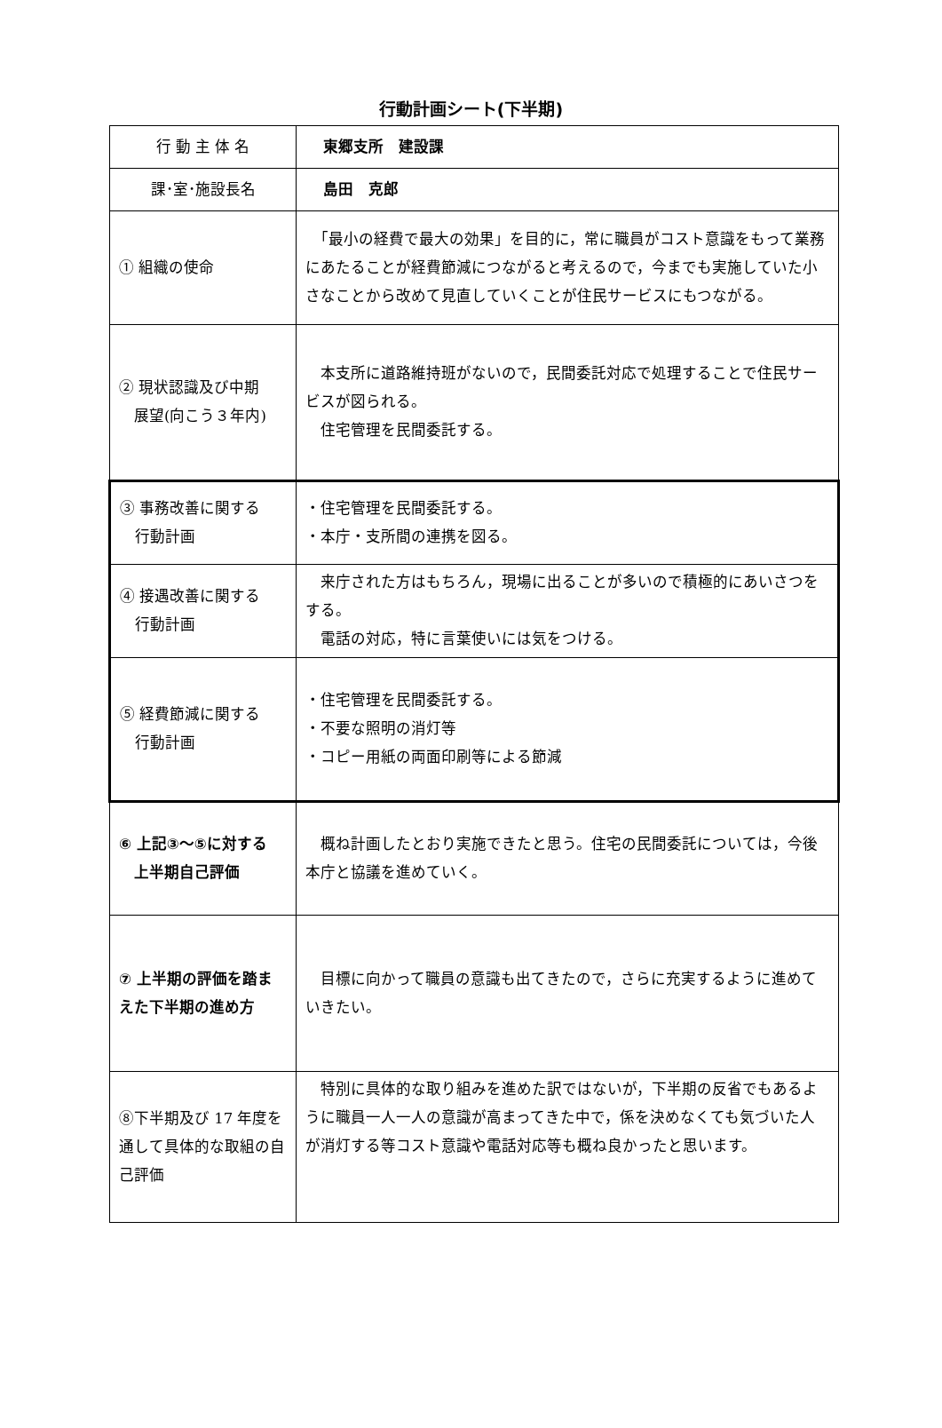行動計画シート(下半期)
| 行 動 主 体 名 | 東郷支所 建設課 |
| 課･室･施設長名 | 島田 克郎 |
| ① 組織の使命 | 「最小の経費で最大の効果」を目的に，常に職員がコスト意識をもって業務にあたることが経費節減につながると考えるので，今までも実施していた小さなことから改めて見直していくことが住民サービスにもつながる。 |
| ② 現状認識及び中期 展望(向こう３年内) | 本支所に道路維持班がないので，民間委託対応で処理することで住民サービスが図られる。 住宅管理を民間委託する。 |
| ③ 事務改善に関する 行動計画 | ・住宅管理を民間委託する。 ・本庁・支所間の連携を図る。 |
| ④ 接遇改善に関する 行動計画 | 来庁された方はもちろん，現場に出ることが多いので積極的にあいさつをする。 電話の対応，特に言葉使いには気をつける。 |
| ⑤ 経費節減に関する 行動計画 | ・住宅管理を民間委託する。 ・不要な照明の消灯等 ・コピー用紙の両面印刷等による節減 |
| ⑥ 上記③～⑤に対する 上半期自己評価 | 概ね計画したとおり実施できたと思う。住宅の民間委託については，今後本庁と協議を進めていく。 |
| ⑦ 上半期の評価を踏まえた下半期の進め方 | 目標に向かって職員の意識も出てきたので，さらに充実するように進めていきたい。 |
| ⑧下半期及び 17 年度を通して具体的な取組の自己評価 | 特別に具体的な取り組みを進めた訳ではないが，下半期の反省でもあるように職員一人一人の意識が高まってきた中で，係を決めなくても気づいた人が消灯する等コスト意識や電話対応等も概ね良かったと思います。 |